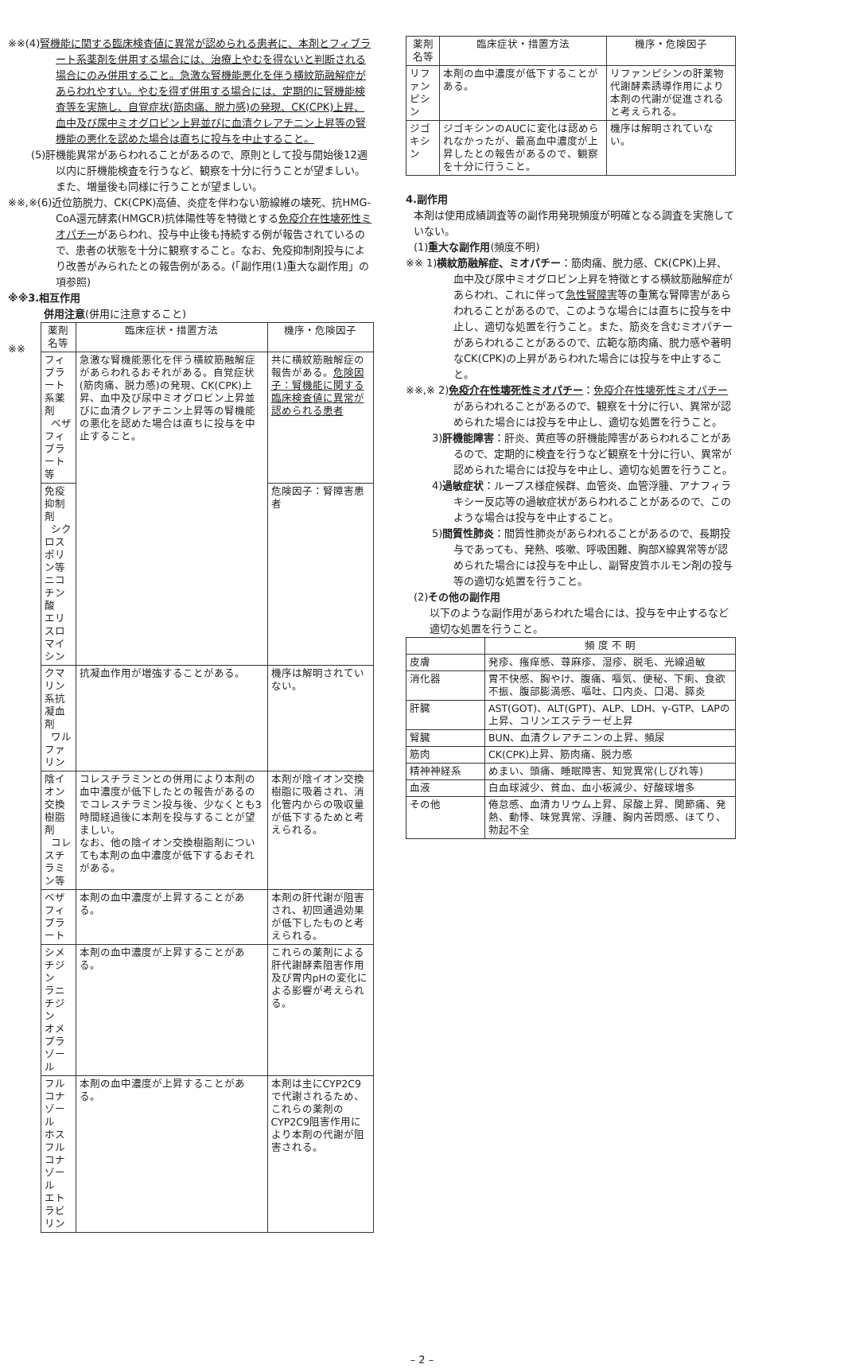※※(4)腎機能に関する臨床検査値に異常が認められる患者に、本剤とフィブラート系薬剤を併用する場合には、治療上やむを得ないと判断される場合にのみ併用すること。急激な腎機能悪化を伴う横紋筋融解症があらわれやすい。やむを得ず併用する場合には、定期的に腎機能検査等を実施し、自覚症状(筋肉痛、脱力感)の発現、CK(CPK)上昇、血中及び尿中ミオグロビン上昇並びに血清クレアチニン上昇等の腎機能の悪化を認めた場合は直ちに投与を中止すること。
(5)肝機能異常があらわれることがあるので、原則として投与開始後12週以内に肝機能検査を行うなど、観察を十分に行うことが望ましい。また、増量後も同様に行うことが望ましい。
※※,※(6)近位筋脱力、CK(CPK)高値、炎症を伴わない筋線維の壊死、抗HMG-CoA還元酵素(HMGCR)抗体陽性等を特徴とする免疫介在性壊死性ミオパチーがあらわれ、投与中止後も持続する例が報告されているので、患者の状態を十分に観察すること。なお、免疫抑制剤投与により改善がみられたとの報告例がある。(「副作用(1)重大な副作用」の項参照)
※※3.相互作用
併用注意(併用に注意すること)
※※
| 薬剤名等 | 臨床症状・措置方法 | 機序・危険因子 |
| --- | --- | --- |
| フィブラート系薬剤 ベザフィブラート等 | 急激な腎機能悪化を伴う横紋筋融解症があらわれるおそれがある。自覚症状(筋肉痛、脱力感)の発現、CK(CPK)上昇、血中及び尿中ミオグロビン上昇並びに血清クレアチニン上昇等の腎機能の悪化を認めた場合は直ちに投与を中止すること。 | 共に横紋筋融解症の報告がある。 危険因子：腎機能に関する臨床検査値に異常が認められる患者 |
| 免疫抑制剤 シクロスポリン等 ニコチン酸 エリスロマイシン | | 危険因子：腎障害患者 |
| クマリン系抗凝血剤 ワルファリン | 抗凝血作用が増強することがある。 | 機序は解明されていない。 |
| 陰イオン交換樹脂剤 コレスチラミン等 | コレスチラミンとの併用により本剤の血中濃度が低下したとの報告があるのでコレスチラミン投与後、少なくとも3時間経過後に本剤を投与することが望ましい。 なお、他の陰イオン交換樹脂剤についても本剤の血中濃度が低下するおそれがある。 | 本剤が陰イオン交換樹脂に吸着され、消化管内からの吸収量が低下するためと考えられる。 |
| ベザフィブラート | 本剤の血中濃度が上昇することがある。 | 本剤の肝代謝が阻害され、初回通過効果が低下したものと考えられる。 |
| シメチジン ラニチジン オメプラゾール | 本剤の血中濃度が上昇することがある。 | これらの薬剤による肝代謝酵素阻害作用及び胃内pHの変化による影響が考えられる。 |
| フルコナゾール ホスフルコナゾール エトラビリン | 本剤の血中濃度が上昇することがある。 | 本剤は主にCYP2C9で代謝されるため、これらの薬剤のCYP2C9阻害作用により本剤の代謝が阻害される。 |
| 薬剤名等 | 臨床症状・措置方法 | 機序・危険因子 |
| --- | --- | --- |
| リファンピシン | 本剤の血中濃度が低下することがある。 | リファンピシンの肝薬物代謝酵素誘導作用により本剤の代謝が促進されると考えられる。 |
| ジゴキシン | ジゴキシンのAUCに変化は認められなかったが、最高血中濃度が上昇したとの報告があるので、観察を十分に行うこと。 | 機序は解明されていない。 |
4.副作用
本剤は使用成績調査等の副作用発現頻度が明確となる調査を実施していない。
(1)重大な副作用(頻度不明)
※※ 1)横紋筋融解症、ミオパチー：筋肉痛、脱力感、CK(CPK)上昇、血中及び尿中ミオグロビン上昇を特徴とする横紋筋融解症があらわれ、これに伴って急性腎障害等の重篤な腎障害があらわれることがあるので、このような場合には直ちに投与を中止し、適切な処置を行うこと。また、筋炎を含むミオパチーがあらわれることがあるので、広範な筋肉痛、脱力感や著明なCK(CPK)の上昇があらわれた場合には投与を中止すること。
※※,※ 2)免疫介在性壊死性ミオパチー：免疫介在性壊死性ミオパチーがあらわれることがあるので、観察を十分に行い、異常が認められた場合には投与を中止し、適切な処置を行うこと。
3)肝機能障害：肝炎、黄疸等の肝機能障害があらわれることがあるので、定期的に検査を行うなど観察を十分に行い、異常が認められた場合には投与を中止し、適切な処置を行うこと。
4)過敏症状：ループス様症候群、血管炎、血管浮腫、アナフィラキシー反応等の過敏症状があらわれることがあるので、このような場合は投与を中止すること。
5)間質性肺炎：間質性肺炎があらわれることがあるので、長期投与であっても、発熱、咳嗽、呼吸困難、胸部X線異常等が認められた場合には投与を中止し、副腎皮質ホルモン剤の投与等の適切な処置を行うこと。
(2)その他の副作用
以下のような副作用があらわれた場合には、投与を中止するなど適切な処置を行うこと。
| | 頻 度 不 明 |
| --- | --- |
| 皮膚 | 発疹、瘙痒感、蕁麻疹、湿疹、脱毛、光線過敏 |
| 消化器 | 胃不快感、胸やけ、腹痛、嘔気、便秘、下痢、食欲不振、腹部膨満感、嘔吐、口内炎、口渇、膵炎 |
| 肝臓 | AST(GOT)、ALT(GPT)、ALP、LDH、γ-GTP、LAPの上昇、コリンエステラーゼ上昇 |
| 腎臓 | BUN、血清クレアチニンの上昇、頻尿 |
| 筋肉 | CK(CPK)上昇、筋肉痛、脱力感 |
| 精神神経系 | めまい、頭痛、睡眠障害、知覚異常(しびれ等) |
| 血液 | 白血球減少、貧血、血小板減少、好酸球増多 |
| その他 | 倦怠感、血清カリウム上昇、尿酸上昇、関節痛、発熱、動悸、味覚異常、浮腫、胸内苦悶感、ほてり、勃起不全 |
– 2 –